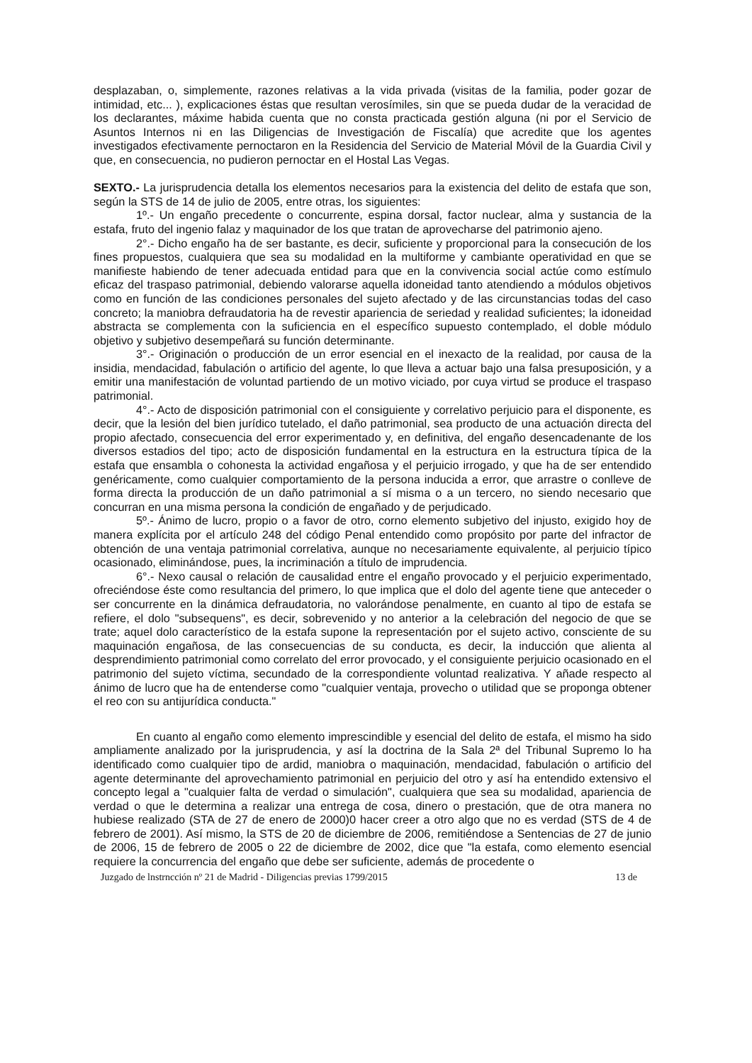desplazaban, o, simplemente, razones relativas a la vida privada (visitas de la familia, poder gozar de intimidad, etc... ), explicaciones éstas que resultan verosímiles, sin que se pueda dudar de la veracidad de los declarantes, máxime habida cuenta que no consta practicada gestión alguna (ni por el Servicio de Asuntos Internos ni en las Diligencias de Investigación de Fiscalía) que acredite que los agentes investigados efectivamente pernoctaron en la Residencia del Servicio de Material Móvil de la Guardia Civil y que, en consecuencia, no pudieron pernoctar en el Hostal Las Vegas.
SEXTO.- La jurisprudencia detalla los elementos necesarios para la existencia del delito de estafa que son, según la STS de 14 de julio de 2005, entre otras, los siguientes:
1º.- Un engaño precedente o concurrente, espina dorsal, factor nuclear, alma y sustancia de la estafa, fruto del ingenio falaz y maquinador de los que tratan de aprovecharse del patrimonio ajeno.
2°.- Dicho engaño ha de ser bastante, es decir, suficiente y proporcional para la consecución de los fines propuestos, cualquiera que sea su modalidad en la multiforme y cambiante operatividad en que se manifieste habiendo de tener adecuada entidad para que en la convivencia social actúe como estímulo eficaz del traspaso patrimonial, debiendo valorarse aquella idoneidad tanto atendiendo a módulos objetivos como en función de las condiciones personales del sujeto afectado y de las circunstancias todas del caso concreto; la maniobra defraudatoria ha de revestir apariencia de seriedad y realidad suficientes; la idoneidad abstracta se complementa con la suficiencia en el específico supuesto contemplado, el doble módulo objetivo y subjetivo desempeñará su función determinante.
3°.- Originación o producción de un error esencial en el inexacto de la realidad, por causa de la insidia, mendacidad, fabulación o artificio del agente, lo que lleva a actuar bajo una falsa presuposición, y a emitir una manifestación de voluntad partiendo de un motivo viciado, por cuya virtud se produce el traspaso patrimonial.
4°.- Acto de disposición patrimonial con el consiguiente y correlativo perjuicio para el disponente, es decir, que la lesión del bien jurídico tutelado, el daño patrimonial, sea producto de una actuación directa del propio afectado, consecuencia del error experimentado y, en definitiva, del engaño desencadenante de los diversos estadios del tipo; acto de disposición fundamental en la estructura en la estructura típica de la estafa que ensambla o cohonesta la actividad engañosa y el perjuicio irrogado, y que ha de ser entendido genéricamente, como cualquier comportamiento de la persona inducida a error, que arrastre o conlleve de forma directa la producción de un daño patrimonial a sí misma o a un tercero, no siendo necesario que concurran en una misma persona la condición de engañado y de perjudicado.
5º.- Ánimo de lucro, propio o a favor de otro, corno elemento subjetivo del injusto, exigido hoy de manera explícita por el artículo 248 del código Penal entendido como propósito por parte del infractor de obtención de una ventaja patrimonial correlativa, aunque no necesariamente equivalente, al perjuicio típico ocasionado, eliminándose, pues, la incriminación a título de imprudencia.
6°.- Nexo causal o relación de causalidad entre el engaño provocado y el perjuicio experimentado, ofreciéndose éste como resultancia del primero, lo que implica que el dolo del agente tiene que anteceder o ser concurrente en la dinámica defraudatoria, no valorándose penalmente, en cuanto al tipo de estafa se refiere, el dolo "subsequens", es decir, sobrevenido y no anterior a la celebración del negocio de que se trate; aquel dolo característico de la estafa supone la representación por el sujeto activo, consciente de su maquinación engañosa, de las consecuencias de su conducta, es decir, la inducción que alienta al desprendimiento patrimonial como correlato del error provocado, y el consiguiente perjuicio ocasionado en el patrimonio del sujeto víctima, secundado de la correspondiente voluntad realizativa. Y añade respecto al ánimo de lucro que ha de entenderse como "cualquier ventaja, provecho o utilidad que se proponga obtener el reo con su antijurídica conducta."
En cuanto al engaño como elemento imprescindible y esencial del delito de estafa, el mismo ha sido ampliamente analizado por la jurisprudencia, y así la doctrina de la Sala 2ª del Tribunal Supremo lo ha identificado como cualquier tipo de ardid, maniobra o maquinación, mendacidad, fabulación o artificio del agente determinante del aprovechamiento patrimonial en perjuicio del otro y así ha entendido extensivo el concepto legal a "cualquier falta de verdad o simulación", cualquiera que sea su modalidad, apariencia de verdad o que le determina a realizar una entrega de cosa, dinero o prestación, que de otra manera no hubiese realizado (STA de 27 de enero de 2000)0 hacer creer a otro algo que no es verdad (STS de 4 de febrero de 2001). Así mismo, la STS de 20 de diciembre de 2006, remitiéndose a Sentencias de 27 de junio de 2006, 15 de febrero de 2005 o 22 de diciembre de 2002, dice que "la estafa, como elemento esencial requiere la concurrencia del engaño que debe ser suficiente, además de procedente o
Juzgado de lnstrncción nº 21 de Madrid - Diligencias previas 1799/2015 13 de